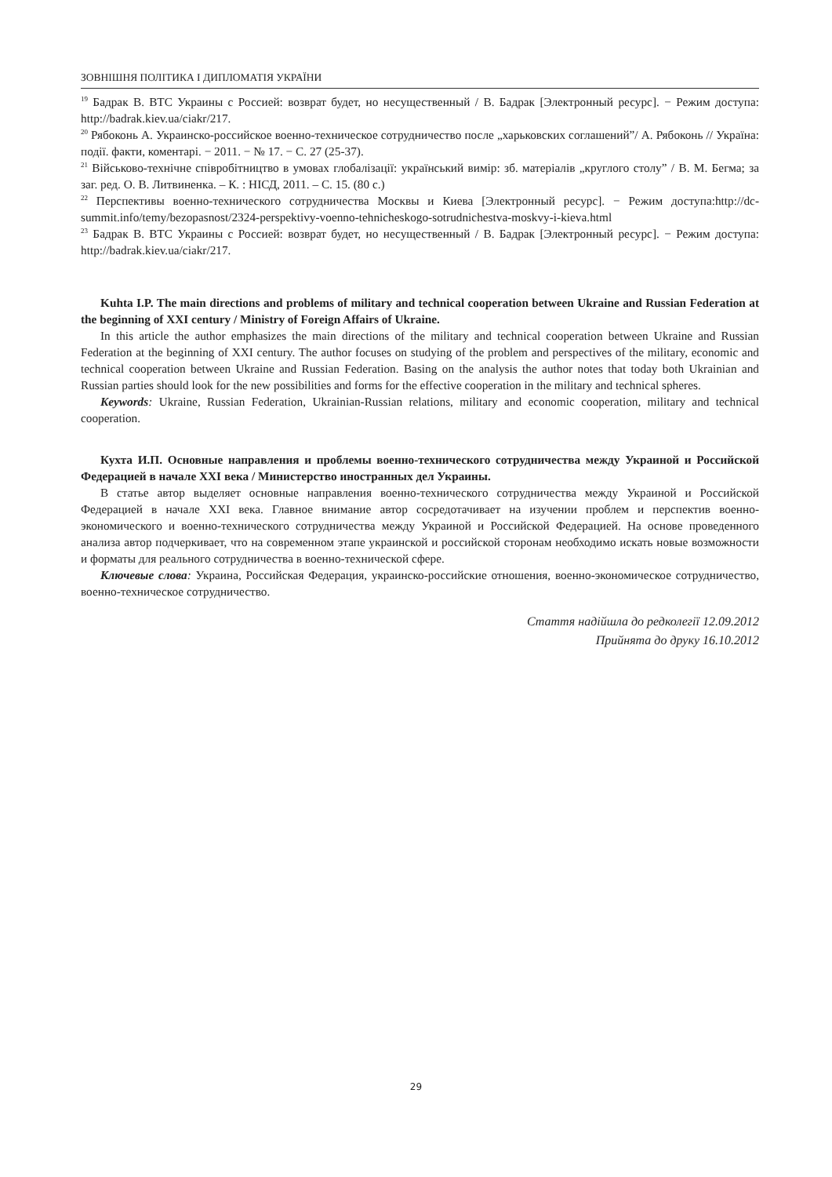ЗОВНІШНЯ ПОЛІТИКА І ДИПЛОМАТІЯ УКРАЇНИ
<sup>19</sup> Бадрак В. ВТС Украины с Россией: возврат будет, но несущественный / В. Бадрак [Электронный ресурс]. − Режим доступа: http://badrak.kiev.ua/ciakr/217.
<sup>20</sup> Рябоконь А. Украинско-российское военно-техническое сотрудничество после „харьковских соглашений”/ А. Рябоконь // Україна: події. факти, коментарі. − 2011. − № 17. − С. 27 (25-37).
<sup>21</sup> Військово-технічне співробітництво в умовах глобалізації: український вимір: зб. матеріалів „круглого столу” / В. М. Бегма; за заг. ред. О. В. Литвиненка. – К. : НІСД, 2011. – С. 15. (80 с.)
<sup>22</sup> Перспективы военно-технического сотрудничества Москвы и Киева [Электронный ресурс]. − Режим доступа:http://dc-summit.info/temy/bezopasnost/2324-perspektivy-voenno-tehnicheskogo-sotrudnichestva-moskvy-i-kieva.html
<sup>23</sup> Бадрак В. ВТС Украины с Россией: возврат будет, но несущественный / В. Бадрак [Электронный ресурс]. − Режим доступа: http://badrak.kiev.ua/ciakr/217.
Kuhta I.P. The main directions and problems of military and technical cooperation between Ukraine and Russian Federation at the beginning of XXI century / Ministry of Foreign Affairs of Ukraine.
In this article the author emphasizes the main directions of the military and technical cooperation between Ukraine and Russian Federation at the beginning of XXI century. The author focuses on studying of the problem and perspectives of the military, economic and technical cooperation between Ukraine and Russian Federation. Basing on the analysis the author notes that today both Ukrainian and Russian parties should look for the new possibilities and forms for the effective cooperation in the military and technical spheres.
Keywords: Ukraine, Russian Federation, Ukrainian-Russian relations, military and economic cooperation, military and technical cooperation.
Кухта И.П. Основные направления и проблемы военно-технического сотрудничества между Украиной и Российской Федерацией в начале XXI века / Министерство иностранных дел Украины.
В статье автор выделяет основные направления военно-технического сотрудничества между Украиной и Российской Федерацией в начале XXI века. Главное внимание автор сосредотачивает на изучении проблем и перспектив военно-экономического и военно-технического сотрудничества между Украиной и Российской Федерацией. На основе проведенного анализа автор подчеркивает, что на современном этапе украинской и российской сторонам необходимо искать новые возможности и форматы для реального сотрудничества в военно-технической сфере.
Ключевые слова: Украина, Российская Федерация, украинско-российские отношения, военно-экономическое сотрудничество, военно-техническое сотрудничество.
Стаття надійшла до редколегії 12.09.2012
Прийнята до друку 16.10.2012
29